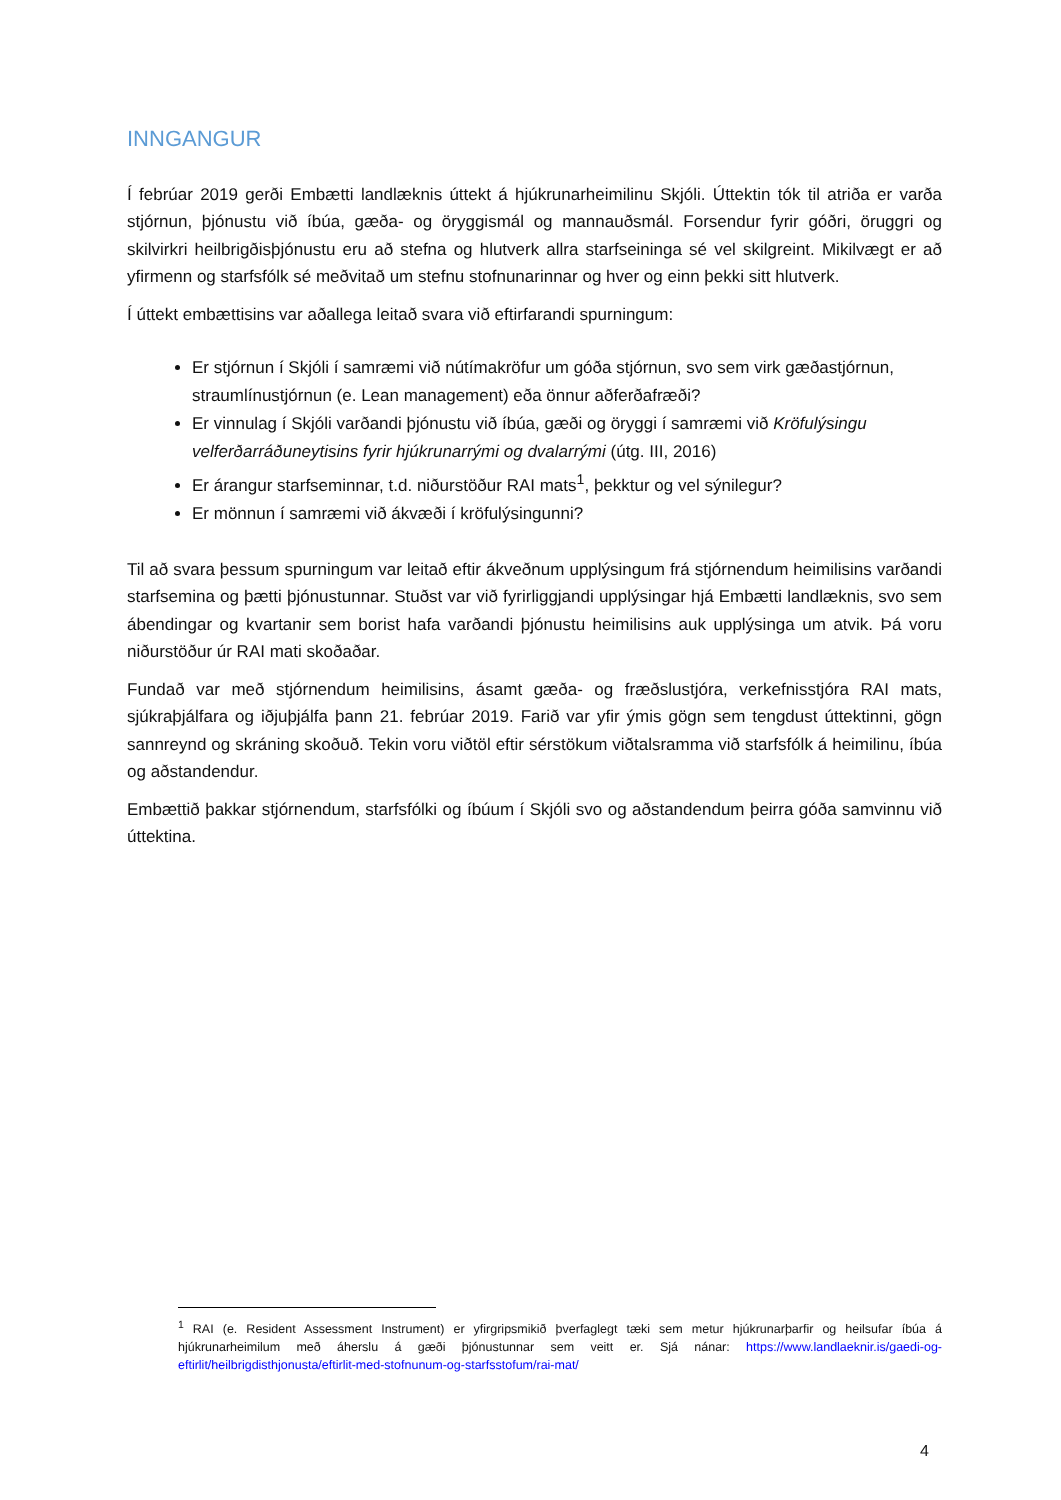INNGANGUR
Í febrúar 2019 gerði Embætti landlæknis úttekt á hjúkrunarheimilinu Skjóli. Úttektin tók til atriða er varða stjórnun, þjónustu við íbúa, gæða- og öryggismál og mannauðsmál. Forsendur fyrir góðri, öruggri og skilvirkri heilbrigðisþjónustu eru að stefna og hlutverk allra starfseininga sé vel skilgreint. Mikilvægt er að yfirmenn og starfsfólk sé meðvitað um stefnu stofnunarinnar og hver og einn þekki sitt hlutverk.
Í úttekt embættisins var aðallega leitað svara við eftirfarandi spurningum:
Er stjórnun í Skjóli í samræmi við nútímakröfur um góða stjórnun, svo sem virk gæðastjórnun, straumlínustjórnun (e. Lean management) eða önnur aðferðafræði?
Er vinnulag í Skjóli varðandi þjónustu við íbúa, gæði og öryggi í samræmi við Kröfulýsingu velferðarráðuneytisins fyrir hjúkrunarrými og dvalarrými (útg. III, 2016)
Er árangur starfseminnar, t.d. niðurstöður RAI mats<sup>1</sup>, þekktur og vel sýnilegur?
Er mönnun í samræmi við ákvæði í kröfulýsingunni?
Til að svara þessum spurningum var leitað eftir ákveðnum upplýsingum frá stjórnendum heimilisins varðandi starfsemina og þætti þjónustunnar. Stuðst var við fyrirliggjandi upplýsingar hjá Embætti landlæknis, svo sem ábendingar og kvartanir sem borist hafa varðandi þjónustu heimilisins auk upplýsinga um atvik. Þá voru niðurstöður úr RAI mati skoðaðar.
Fundað var með stjórnendum heimilisins, ásamt gæða- og fræðslustjóra, verkefnisstjóra RAI mats, sjúkraþjálfara og iðjuþjálfa þann 21. febrúar 2019. Farið var yfir ýmis gögn sem tengdust úttektinni, gögn sannreynd og skráning skoðuð. Tekin voru viðtöl eftir sérstökum viðtalsramma við starfsfólk á heimilinu, íbúa og aðstandendur.
Embættið þakkar stjórnendum, starfsfólki og íbúum í Skjóli svo og aðstandendum þeirra góða samvinnu við úttektina.
<sup>1</sup> RAI (e. Resident Assessment Instrument) er yfirgripsmikið þverfaglegt tæki sem metur hjúkrunarþarfir og heilsufar íbúa á hjúkrunarheimilum með áherslu á gæði þjónustunnar sem veitt er. Sjá nánar: https://www.landlaeknir.is/gaedi-og-eftirlit/heilbrigdisthjonusta/eftirlit-med-stofnunum-og-starfsstofum/rai-mat/
4